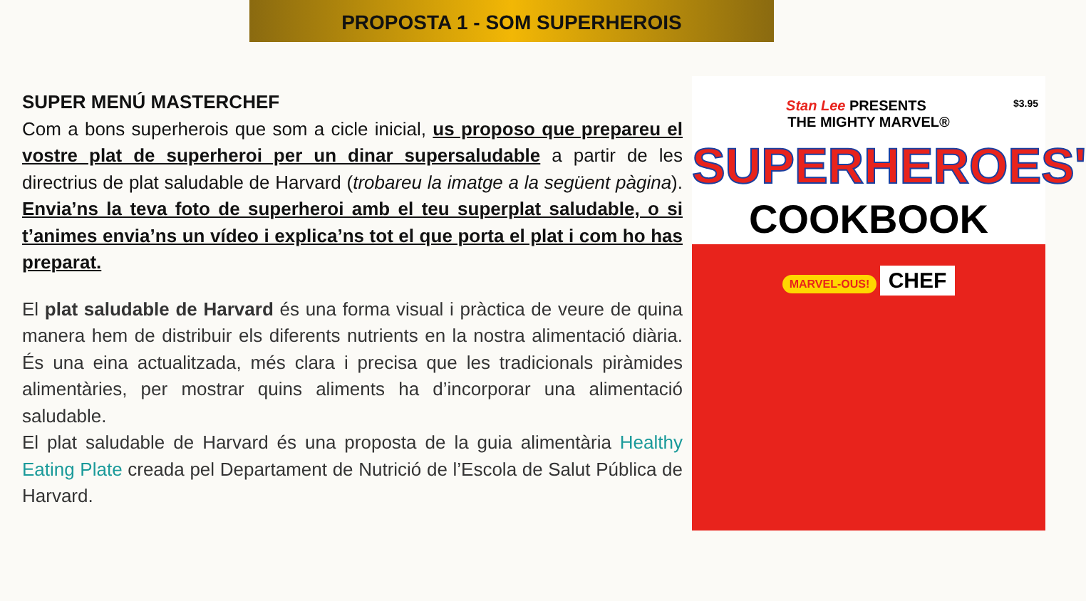PROPOSTA 1 - SOM SUPERHEROIS
SUPER MENÚ MASTERCHEF
Com a bons superherois que som a cicle inicial, us proposo que prepareu el vostre plat de superheroi per un dinar supersaludable a partir de les directrius de plat saludable de Harvard (trobareu la imatge a la següent pàgina). Envia’ns la teva foto de superheroi amb el teu superplat saludable, o si t’animes envia’ns un vídeo i explica’ns tot el que porta el plat i com ho has preparat.
El plat saludable de Harvard és una forma visual i pràctica de veure de quina manera hem de distribuir els diferents nutrients en la nostra alimentació diària. És una eina actualitzada, més clara i precisa que les tradicionals piràmides alimentàries, per mostrar quins aliments ha d’incorporar una alimentació saludable.
El plat saludable de Harvard és una proposta de la guia alimentària Healthy Eating Plate creada pel Departament de Nutrició de l’Escola de Salut Pública de Harvard.
Stan Lee PRESENTS $3.95
THE MIGHTY MARVEL®
SUPERHEROES'
COOKBOOK
MARVEL-OUS!
CHEF